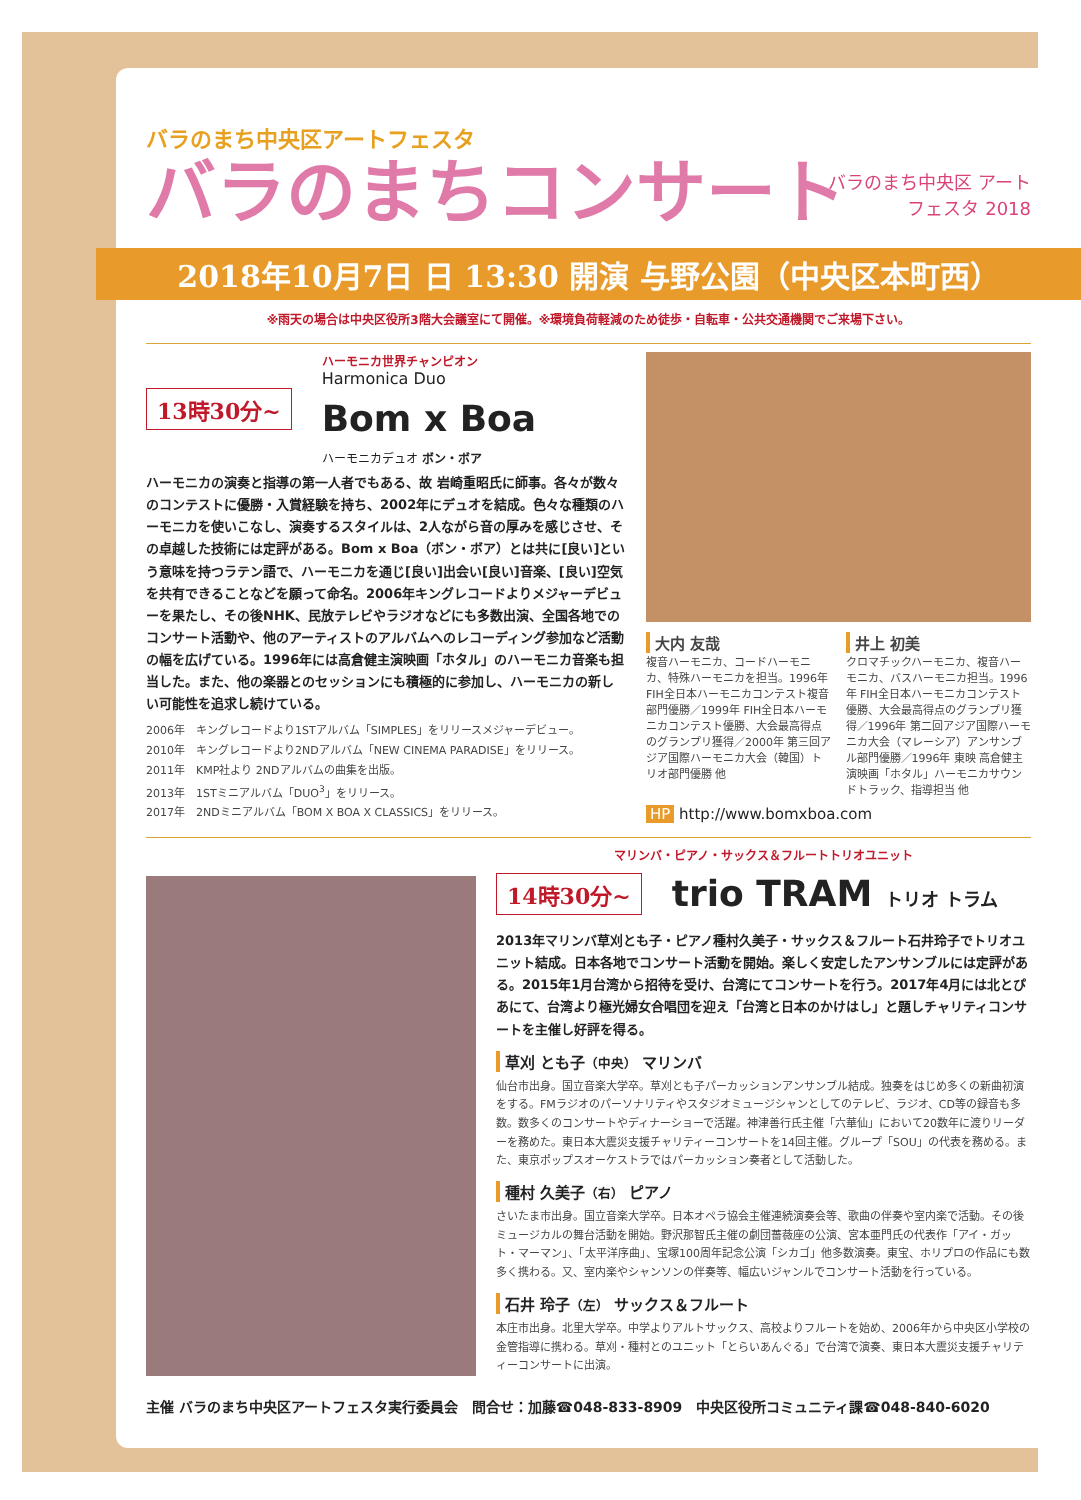バラのまち中央区アートフェスタ
バラのまちコンサート
バラのまち中央区 アート フェスタ 2018
2018年10月7日 日 13:30 開演 与野公園（中央区本町西）
※雨天の場合は中央区役所3階大会議室にて開催。※環境負荷軽減のため徒歩・自転車・公共交通機関でご来場下さい。
13時30分~
ハーモニカ世界チャンピオン
Harmonica Duo
Bom x Boa
ハーモニカデュオ ボン・ボア
ハーモニカの演奏と指導の第一人者でもある、故 岩崎重昭氏に師事。各々が数々のコンテストに優勝・入賞経験を持ち、2002年にデュオを結成。色々な種類のハーモニカを使いこなし、演奏するスタイルは、2人ながら音の厚みを感じさせ、その卓越した技術には定評がある。Bom x Boa（ボン・ボア）とは共に[良い]という意味を持つラテン語で、ハーモニカを通じ[良い]出会い[良い]音楽、[良い]空気を共有できることなどを願って命名。2006年キングレコードよりメジャーデビューを果たし、その後NHK、民放テレビやラジオなどにも多数出演、全国各地でのコンサート活動や、他のアーティストのアルバムへのレコーディング参加など活動の幅を広げている。1996年には高倉健主演映画「ホタル」のハーモニカ音楽も担当した。また、他の楽器とのセッションにも積極的に参加し、ハーモニカの新しい可能性を追求し続けている。
2006年　キングレコードより1STアルバム「SIMPLES」をリリースメジャーデビュー。
2010年　キングレコードより2NDアルバム「NEW CINEMA PARADISE」をリリース。
2011年　KMP社より 2NDアルバムの曲集を出版。
2013年　1STミニアルバム「DUO<sup>3</sup>」をリリース。
2017年　2NDミニアルバム「BOM X BOA X CLASSICS」をリリース。
大内 友哉
複音ハーモニカ、コードハーモニカ、特殊ハーモニカを担当。1996年 FIH全日本ハーモニカコンテスト複音部門優勝／1999年 FIH全日本ハーモニカコンテスト優勝、大会最高得点のグランプリ獲得／2000年 第三回アジア国際ハーモニカ大会（韓国）トリオ部門優勝 他
井上 初美
クロマチックハーモニカ、複音ハーモニカ、バスハーモニカ担当。1996年 FIH全日本ハーモニカコンテスト優勝、大会最高得点のグランプリ獲得／1996年 第二回アジア国際ハーモニカ大会（マレーシア）アンサンブル部門優勝／1996年 東映 高倉健主演映画「ホタル」ハーモニカサウンドトラック、指導担当 他
HP http://www.bomxboa.com
マリンバ・ピアノ・サックス＆フルートトリオユニット
14時30分~
trio TRAM トリオ トラム
2013年マリンバ草刈とも子・ピアノ種村久美子・サックス＆フルート石井玲子でトリオユニット結成。日本各地でコンサート活動を開始。楽しく安定したアンサンブルには定評がある。2015年1月台湾から招待を受け、台湾にてコンサートを行う。2017年4月には北とぴあにて、台湾より極光婦女合唱団を迎え「台湾と日本のかけはし」と題しチャリティコンサートを主催し好評を得る。
草刈 とも子（中央） マリンバ
仙台市出身。国立音楽大学卒。草刈とも子パーカッションアンサンブル結成。独奏をはじめ多くの新曲初演をする。FMラジオのパーソナリティやスタジオミュージシャンとしてのテレビ、ラジオ、CD等の録音も多数。数多くのコンサートやディナーショーで活躍。神津善行氏主催「六華仙」において20数年に渡りリーダーを務めた。東日本大震災支援チャリティーコンサートを14回主催。グループ「SOU」の代表を務める。また、東京ポップスオーケストラではパーカッション奏者として活動した。
種村 久美子（右） ピアノ
さいたま市出身。国立音楽大学卒。日本オペラ協会主催連続演奏会等、歌曲の伴奏や室内楽で活動。その後ミュージカルの舞台活動を開始。野沢那智氏主催の劇団薔薇座の公演、宮本亜門氏の代表作「アイ・ガット・マーマン」、「太平洋序曲」、宝塚100周年記念公演「シカゴ」他多数演奏。東宝、ホリプロの作品にも数多く携わる。又、室内楽やシャンソンの伴奏等、幅広いジャンルでコンサート活動を行っている。
石井 玲子（左） サックス＆フルート
本庄市出身。北里大学卒。中学よりアルトサックス、高校よりフルートを始め、2006年から中央区小学校の金管指導に携わる。草刈・種村とのユニット「とらいあんぐる」で台湾で演奏、東日本大震災支援チャリティーコンサートに出演。
主催 バラのまち中央区アートフェスタ実行委員会　問合せ：加藤☎048-833-8909　中央区役所コミュニティ課☎048-840-6020